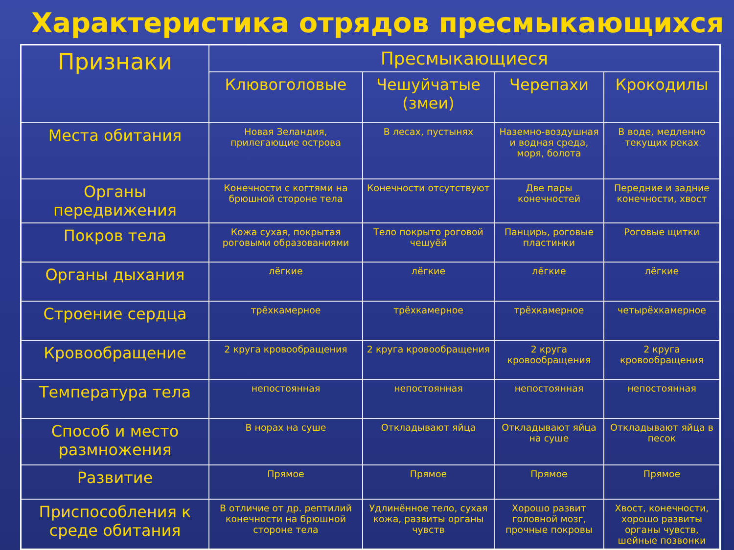Характеристика отрядов пресмыкающихся
| Признаки | Пресмыкающиеся | | | |
| --- | --- | --- | --- | --- |
| | Клювоголовые | Чешуйчатые (змеи) | Черепахи | Крокодилы |
| Места обитания | Новая Зеландия, прилегающие острова | В лесах, пустынях | Наземно-воздушная и водная среда, моря, болота | В воде, медленно текущих реках |
| Органы передвижения | Конечности с когтями на брюшной стороне тела | Конечности отсутствуют | Две пары конечностей | Передние и задние конечности, хвост |
| Покров тела | Кожа сухая, покрытая роговыми образованиями | Тело покрыто роговой чешуёй | Панцирь, роговые пластинки | Роговые щитки |
| Органы дыхания | лёгкие | лёгкие | лёгкие | лёгкие |
| Строение сердца | трёхкамерное | трёхкамерное | трёхкамерное | четырёхкамерное |
| Кровообращение | 2 круга кровообращения | 2 круга кровообращения | 2 круга кровообращения | 2 круга кровообращения |
| Температура тела | непостоянная | непостоянная | непостоянная | непостоянная |
| Способ и место размножения | В норах на суше | Откладывают яйца | Откладывают яйца на суше | Откладывают яйца в песок |
| Развитие | Прямое | Прямое | Прямое | Прямое |
| Приспособления к среде обитания | В отличие от др. рептилий конечности на брюшной стороне тела | Удлинённое тело, сухая кожа, развиты органы чувств | Хорошо развит головной мозг, прочные покровы | Хвост, конечности, хорошо развиты органы чувств, шейные позвонки |